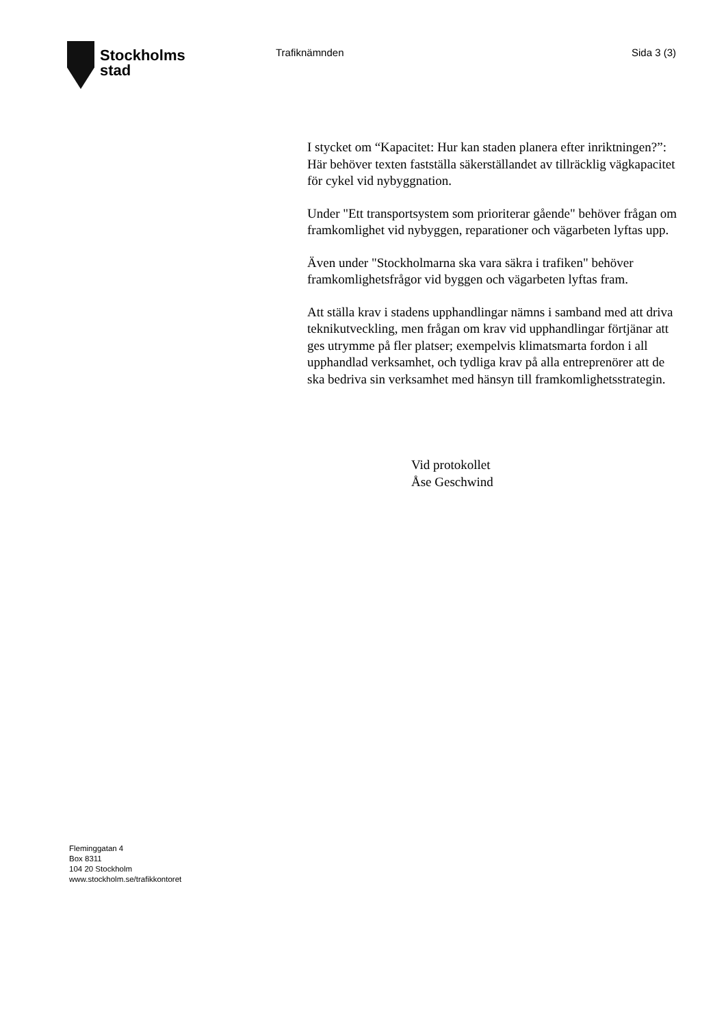Stockholms
stad
Trafiknämnden Sida 3 (3)
I stycket om “Kapacitet: Hur kan staden planera efter inriktningen?”: Här behöver texten fastställa säkerställandet av tillräcklig vägkapacitet för cykel vid nybyggnation.
Under "Ett transportsystem som prioriterar gående" behöver frågan om framkomlighet vid nybyggen, reparationer och vägarbeten lyftas upp.
Även under "Stockholmarna ska vara säkra i trafiken" behöver framkomlighetsfrågor vid byggen och vägarbeten lyftas fram.
Att ställa krav i stadens upphandlingar nämns i samband med att driva teknikutveckling, men frågan om krav vid upphandlingar förtjänar att ges utrymme på fler platser; exempelvis klimatsmarta fordon i all upphandlad verksamhet, och tydliga krav på alla entreprenörer att de ska bedriva sin verksamhet med hänsyn till framkomlighetsstrategin.
Vid protokollet
Åse Geschwind
Fleminggatan 4
Box 8311
104 20 Stockholm
www.stockholm.se/trafikkontoret